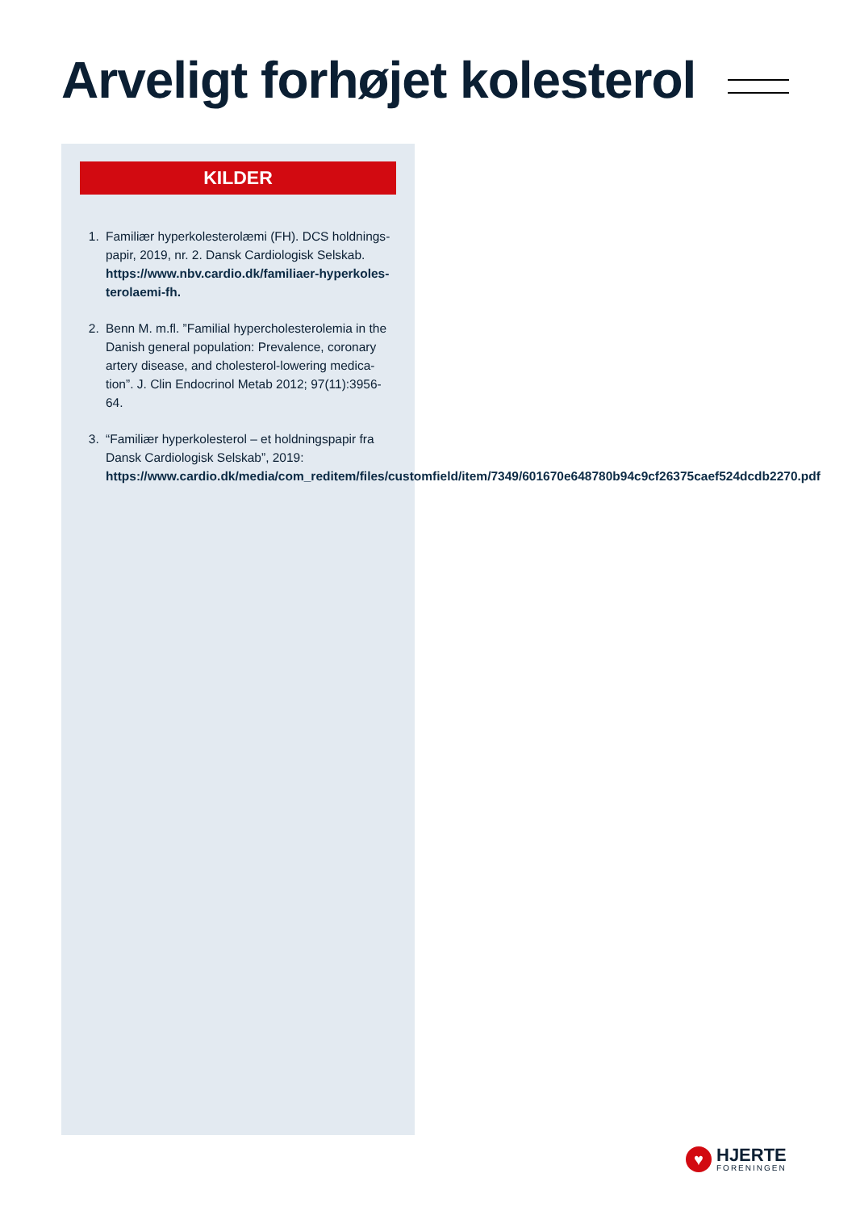Arveligt forhøjet kolesterol
KILDER
1. Familiær hyperkolesterolæmi (FH). DCS holdnings­papir, 2019, nr. 2. Dansk Cardiologisk Selskab. https://www.nbv.cardio.dk/familiaer-hyperkoles­terolaemi-fh.
2. Benn M. m.fl. ”Familial hypercholesterolemia in the Danish general population: Prevalence, coronary artery disease, and cholesterol-lowering medica­tion”. J. Clin Endocrinol Metab 2012; 97(11):3956-64.
3. “Familiær hyperkolesterol – et holdningspapir fra Dansk Cardiologisk Selskab”, 2019: https://www.cardio.dk/media/com_reditem/files/customfield/item/7349/601670e648780b94c9cf26375caef524dcdb2270.pdf
♥
HJERTE
FORENINGEN